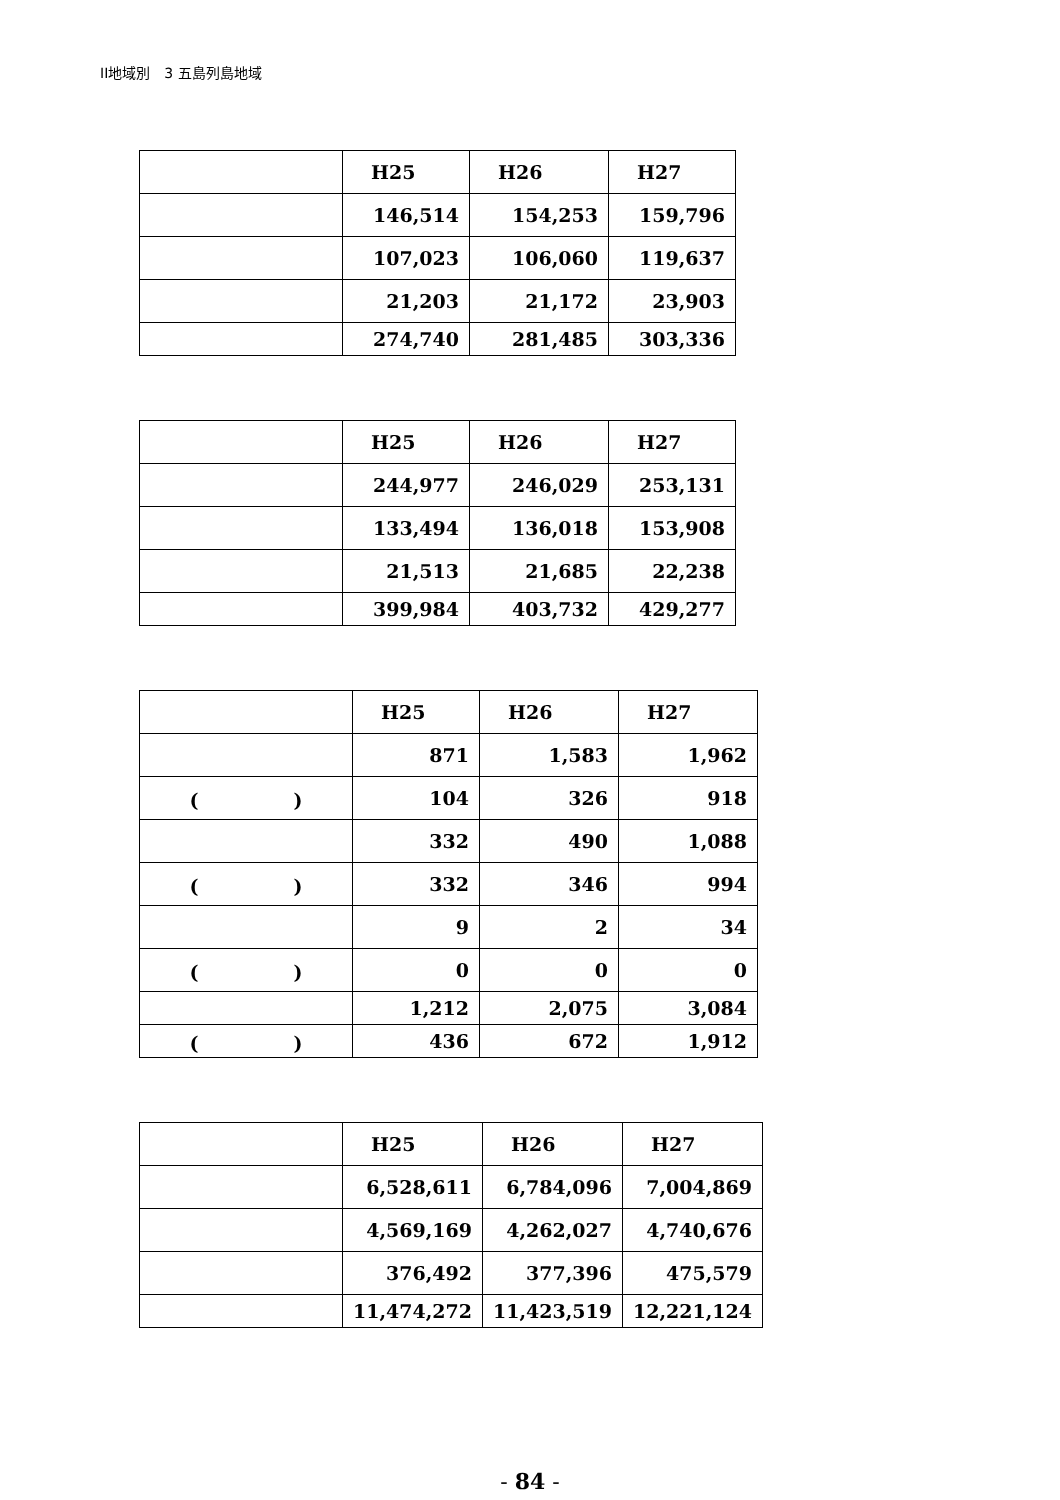II地域別　3 五島列島地域
| | H25 | H26 | H27 |
| | 146,514 | 154,253 | 159,796 |
| | 107,023 | 106,060 | 119,637 |
| | 21,203 | 21,172 | 23,903 |
| | 274,740 | 281,485 | 303,336 |
| | H25 | H26 | H27 |
| | 244,977 | 246,029 | 253,131 |
| | 133,494 | 136,018 | 153,908 |
| | 21,513 | 21,685 | 22,238 |
| | 399,984 | 403,732 | 429,277 |
| | H25 | H26 | H27 |
| | 871 | 1,583 | 1,962 |
| ( ) | 104 | 326 | 918 |
| | 332 | 490 | 1,088 |
| ( ) | 332 | 346 | 994 |
| | 9 | 2 | 34 |
| ( ) | 0 | 0 | 0 |
| | 1,212 | 2,075 | 3,084 |
| ( ) | 436 | 672 | 1,912 |
| | H25 | H26 | H27 |
| | 6,528,611 | 6,784,096 | 7,004,869 |
| | 4,569,169 | 4,262,027 | 4,740,676 |
| | 376,492 | 377,396 | 475,579 |
| | 11,474,272 | 11,423,519 | 12,221,124 |
- 84 -